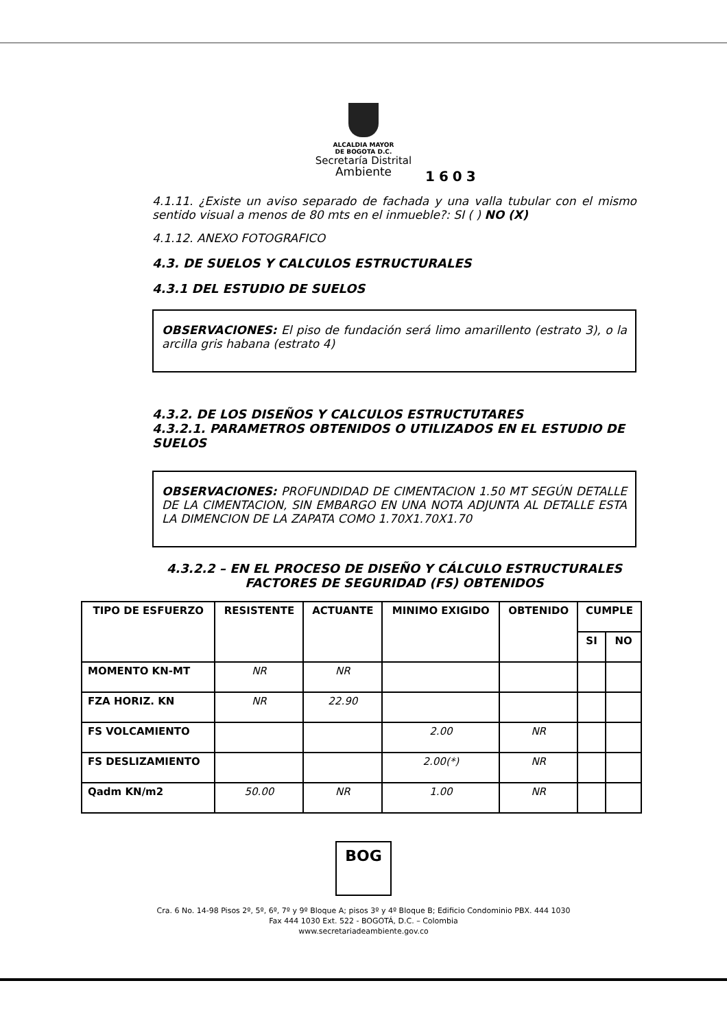ALCALDIA MAYOR
DE BOGOTA D.C.
Secretaría Distrital
Ambiente
1603
4.1.11. ¿Existe un aviso separado de fachada y una valla tubular con el mismo sentido visual a menos de 80 mts en el inmueble?: SI ( ) NO (X)
4.1.12. ANEXO FOTOGRAFICO
4.3. DE SUELOS Y CALCULOS ESTRUCTURALES
4.3.1 DEL ESTUDIO DE SUELOS
OBSERVACIONES: El piso de fundación será limo amarillento (estrato 3), o la arcilla gris habana (estrato 4)
4.3.2. DE LOS DISEÑOS Y CALCULOS ESTRUCTUTARES
4.3.2.1. PARAMETROS OBTENIDOS O UTILIZADOS EN EL ESTUDIO DE SUELOS
OBSERVACIONES: PROFUNDIDAD DE CIMENTACION 1.50 MT SEGÚN DETALLE DE LA CIMENTACION, SIN EMBARGO EN UNA NOTA ADJUNTA AL DETALLE ESTA LA DIMENCION DE LA ZAPATA COMO 1.70X1.70X1.70
4.3.2.2 – EN EL PROCESO DE DISEÑO Y CÁLCULO ESTRUCTURALES
FACTORES DE SEGURIDAD (FS) OBTENIDOS
| TIPO DE ESFUERZO | RESISTENTE | ACTUANTE | MINIMO EXIGIDO | OBTENIDO | CUMPLE | |
| --- | --- | --- | --- | --- | --- | --- |
| | | | | | SI | NO |
| MOMENTO KN-MT | NR | NR | | | | |
| FZA HORIZ. KN | NR | 22.90 | | | | |
| FS VOLCAMIENTO | | | 2.00 | NR | | |
| FS DESLIZAMIENTO | | | 2.00(*) | NR | | |
| Qadm KN/m2 | 50.00 | NR | 1.00 | NR | | |
BOG
Cra. 6 No. 14-98 Pisos 2º, 5º, 6º, 7º y 9º Bloque A; pisos 3º y 4º Bloque B; Edificio Condominio PBX. 444 1030
Fax 444 1030 Ext. 522 - BOGOTÁ, D.C. – Colombia
www.secretariadeambiente.gov.co